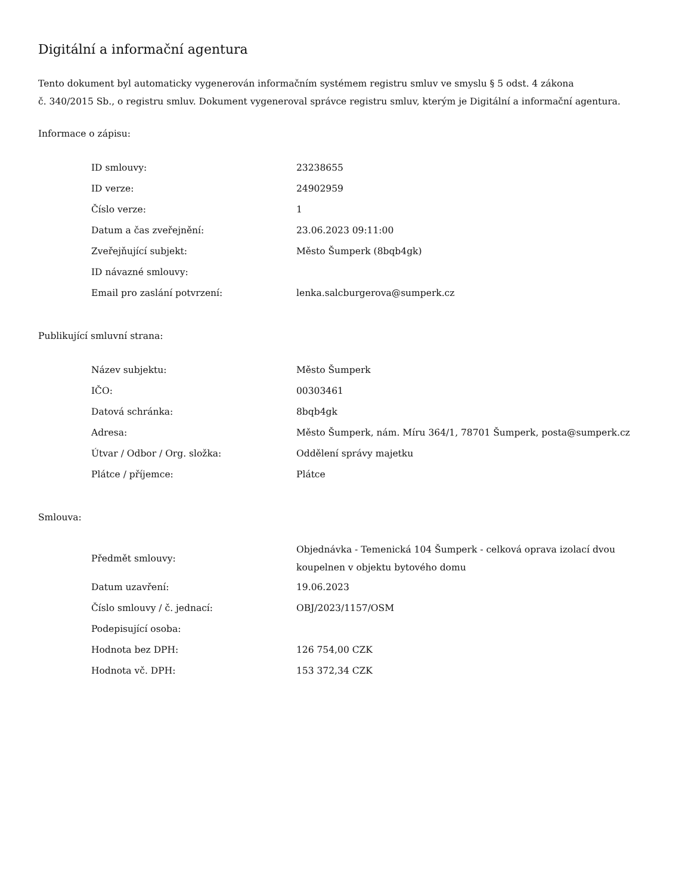Digitální a informační agentura
Tento dokument byl automaticky vygenerován informačním systémem registru smluv ve smyslu § 5 odst. 4 zákona
č. 340/2015 Sb., o registru smluv. Dokument vygeneroval správce registru smluv, kterým je Digitální a informační agentura.
Informace o zápisu:
| ID smlouvy: | 23238655 |
| ID verze: | 24902959 |
| Číslo verze: | 1 |
| Datum a čas zveřejnění: | 23.06.2023 09:11:00 |
| Zveřejňující subjekt: | Město Šumperk (8bqb4gk) |
| ID návazné smlouvy: | |
| Email pro zaslání potvrzení: | lenka.salcburgerova@sumperk.cz |
Publikující smluvní strana:
| Název subjektu: | Město Šumperk |
| IČO: | 00303461 |
| Datová schránka: | 8bqb4gk |
| Adresa: | Město Šumperk, nám. Míru 364/1, 78701 Šumperk, posta@sumperk.cz |
| Útvar / Odbor / Org. složka: | Oddělení správy majetku |
| Plátce / příjemce: | Plátce |
Smlouva:
| Předmět smlouvy: | Objednávka - Temenická 104 Šumperk - celková oprava izolací dvou koupelnen v objektu bytového domu |
| Datum uzavření: | 19.06.2023 |
| Číslo smlouvy / č. jednací: | OBJ/2023/1157/OSM |
| Podepisující osoba: | |
| Hodnota bez DPH: | 126 754,00 CZK |
| Hodnota vč. DPH: | 153 372,34 CZK |